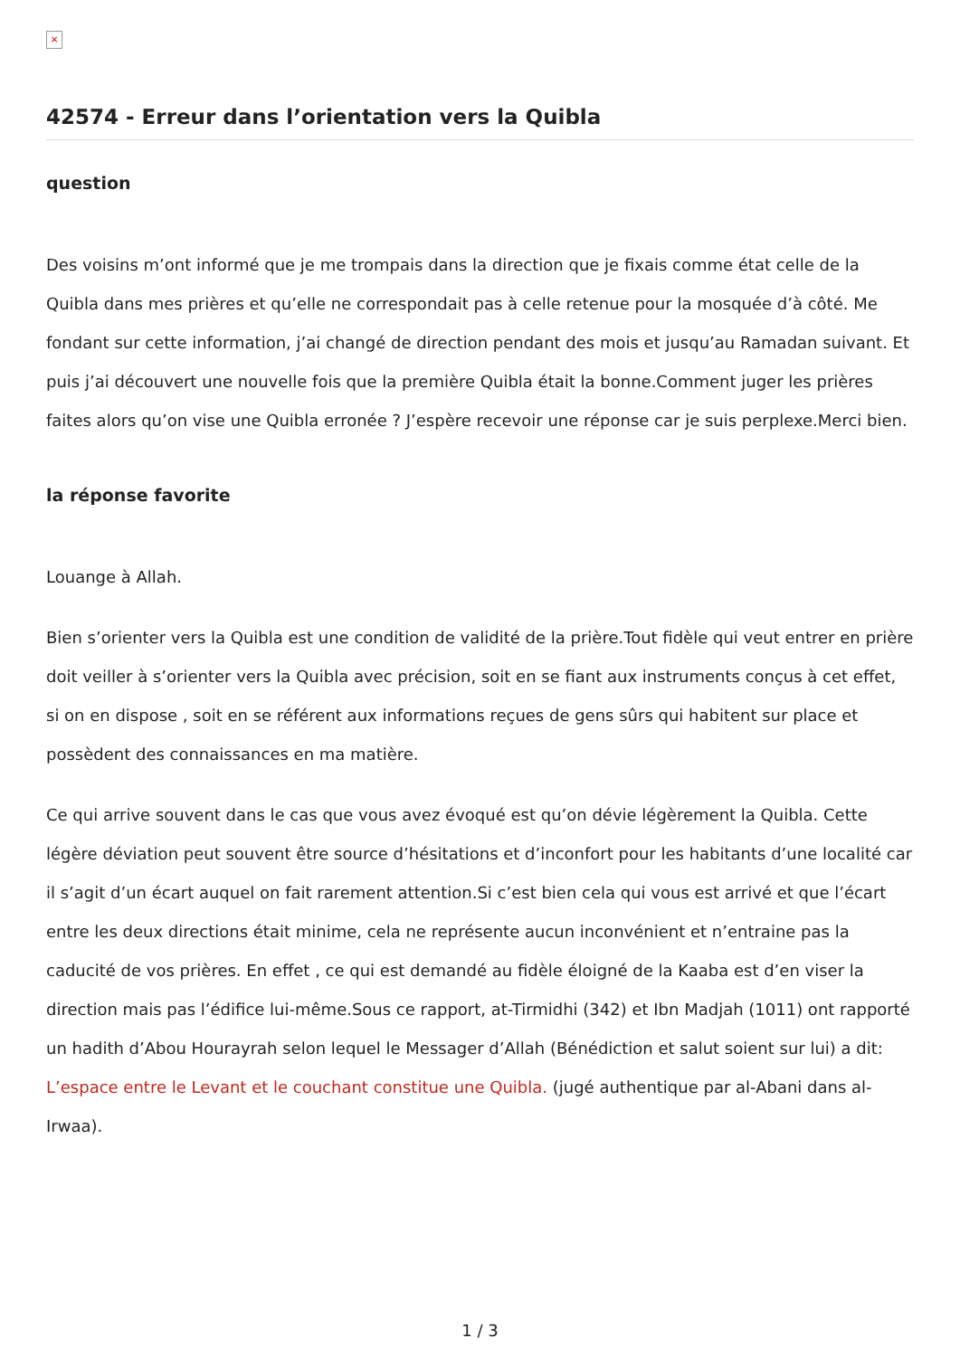×
42574 - Erreur dans l’orientation vers la Quibla
question
Des voisins m’ont informé que je me trompais dans la direction que je fixais comme état celle de la Quibla dans mes prières et qu’elle ne correspondait pas à celle retenue pour la mosquée d’à côté. Me fondant sur cette information, j’ai changé de direction pendant des mois et jusqu’au Ramadan suivant. Et puis j’ai découvert une nouvelle fois que la première Quibla était la bonne.Comment juger les prières faites alors qu’on vise une Quibla erronée ? J’espère recevoir une réponse car je suis perplexe.Merci bien.
la réponse favorite
Louange à Allah.
Bien s’orienter vers la Quibla est une condition de validité de la prière.Tout fidèle qui veut entrer en prière doit veiller à s’orienter vers la Quibla avec précision, soit en se fiant aux instruments conçus à cet effet, si on en dispose , soit en se référent aux informations reçues de gens sûrs qui habitent sur place et possèdent des connaissances en ma matière.
Ce qui arrive souvent dans le cas que vous avez évoqué est qu’on dévie légèrement la Quibla. Cette légère déviation peut souvent être source d’hésitations et d’inconfort pour les habitants d’une localité car il s’agit d’un écart auquel on fait rarement attention.Si c’est bien cela qui vous est arrivé et que l’écart entre les deux directions était minime, cela ne représente aucun inconvénient et n’entraine pas la caducité de vos prières. En effet , ce qui est demandé au fidèle éloigné de la Kaaba est d’en viser la direction mais pas l’édifice lui-même.Sous ce rapport, at-Tirmidhi (342) et Ibn Madjah (1011) ont rapporté un hadith d’Abou Hourayrah selon lequel le Messager d’Allah (Bénédiction et salut soient sur lui) a dit: L’espace entre le Levant et le couchant constitue une Quibla. (jugé authentique par al-Abani dans al-Irwaa).
1 / 3